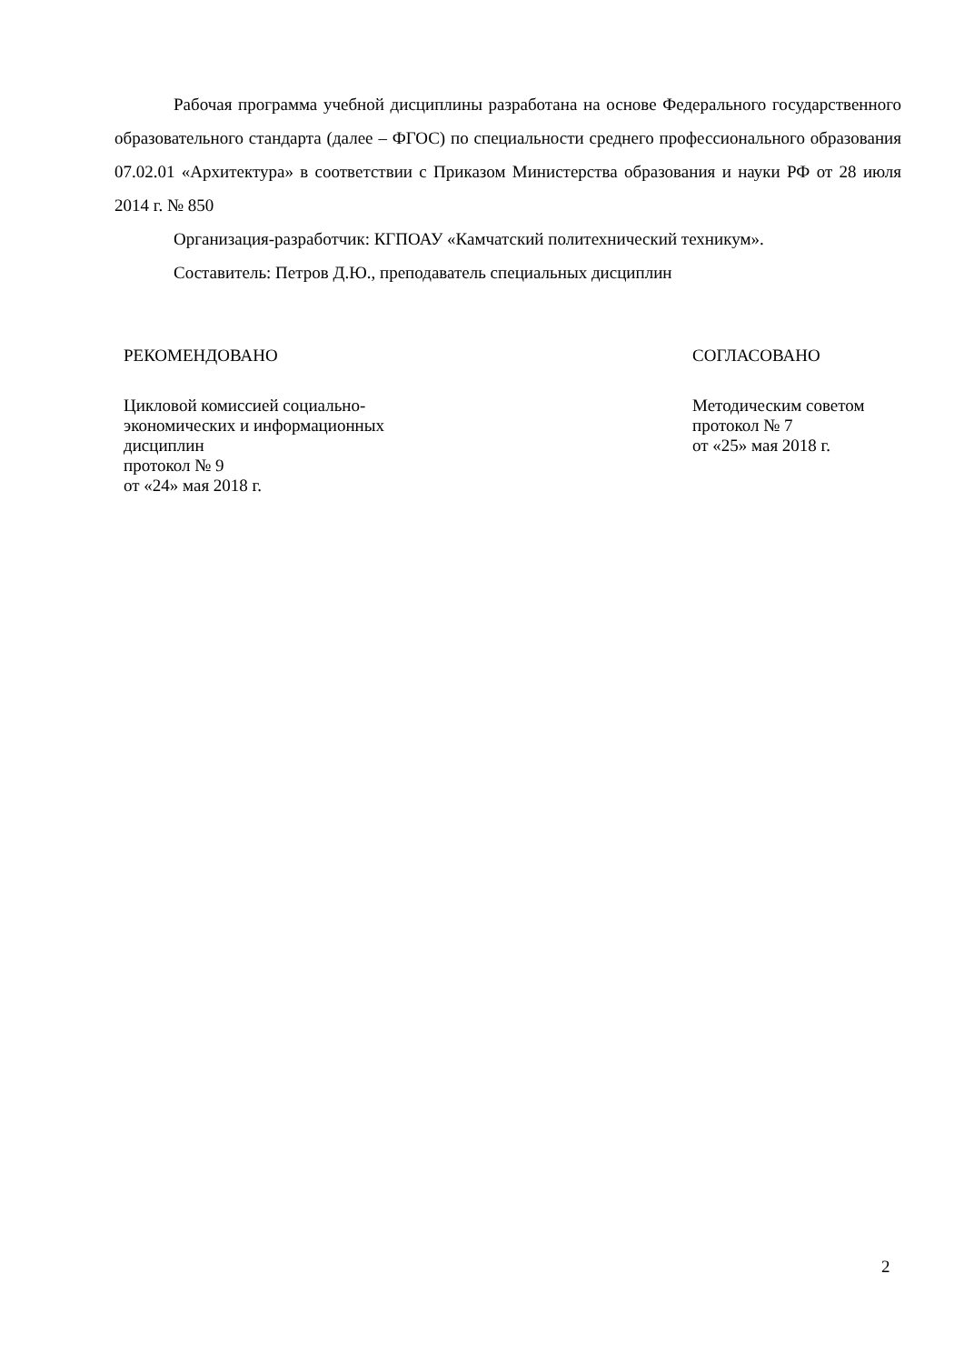Рабочая программа учебной дисциплины разработана на основе Федерального государственного образовательного стандарта (далее – ФГОС) по специальности среднего профессионального образования 07.02.01 «Архитектура» в соответствии с Приказом Министерства образования и науки РФ от 28 июля 2014 г. № 850
Организация-разработчик: КГПОАУ «Камчатский политехнический техникум».
Составитель: Петров Д.Ю., преподаватель специальных дисциплин
РЕКОМЕНДОВАНО
Цикловой комиссией социально-
экономических и информационных
дисциплин
протокол № 9
от «24» мая 2018 г.
СОГЛАСОВАНО
Методическим советом
протокол № 7
от «25» мая 2018 г.
2